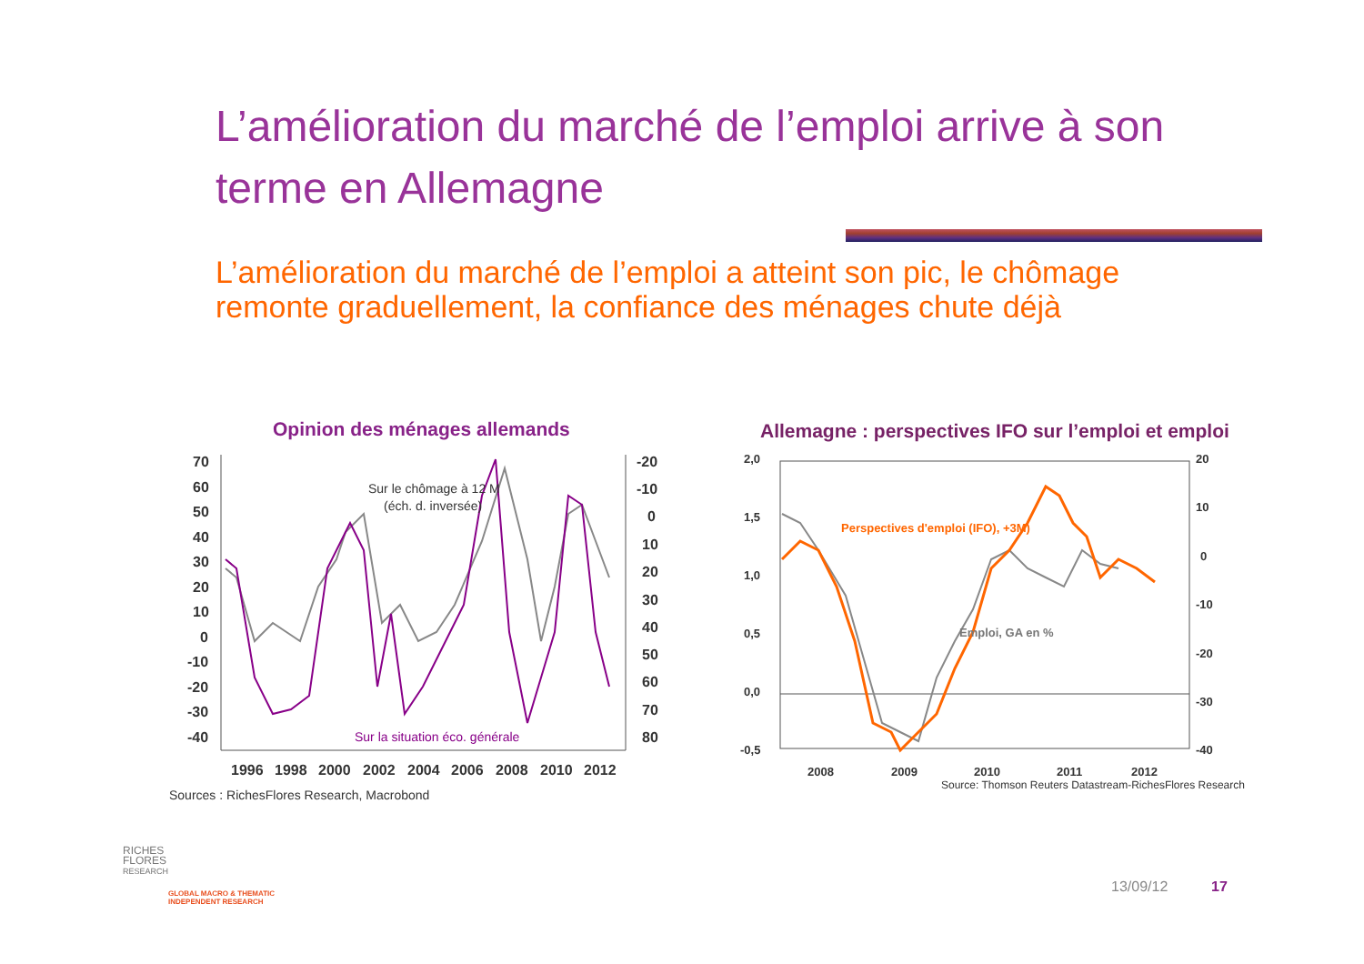L’amélioration du marché de l’emploi arrive à son terme en Allemagne
L’amélioration du marché de l’emploi a atteint son pic, le chômage remonte graduellement, la confiance des ménages chute déjà
Opinion des ménages allemands
70
60
50
40
30
20
10
0
-10
-20
-30
-40
-20
-10
0
10
20
30
40
50
60
70
80
1996
1998
2000
2002
2004
2006
2008
2010
2012
Sur le chômage à 12 M
(éch. d. inversée)
Sur la situation éco. générale
Sources : RichesFlores Research, Macrobond
Allemagne : perspectives IFO sur l’emploi et emploi
2,0
1,5
1,0
0,5
0,0
-0,5
20
10
0
-10
-20
-30
-40
2008
2009
2010
2011
2012
Perspectives d'emploi (IFO), +3M)
Emploi, GA en %
Source: Thomson Reuters Datastream-RichesFlores Research
RICHES
FLORES
RESEARCH
GLOBAL MACRO & THEMATIC
INDEPENDENT RESEARCH
13/09/12 17